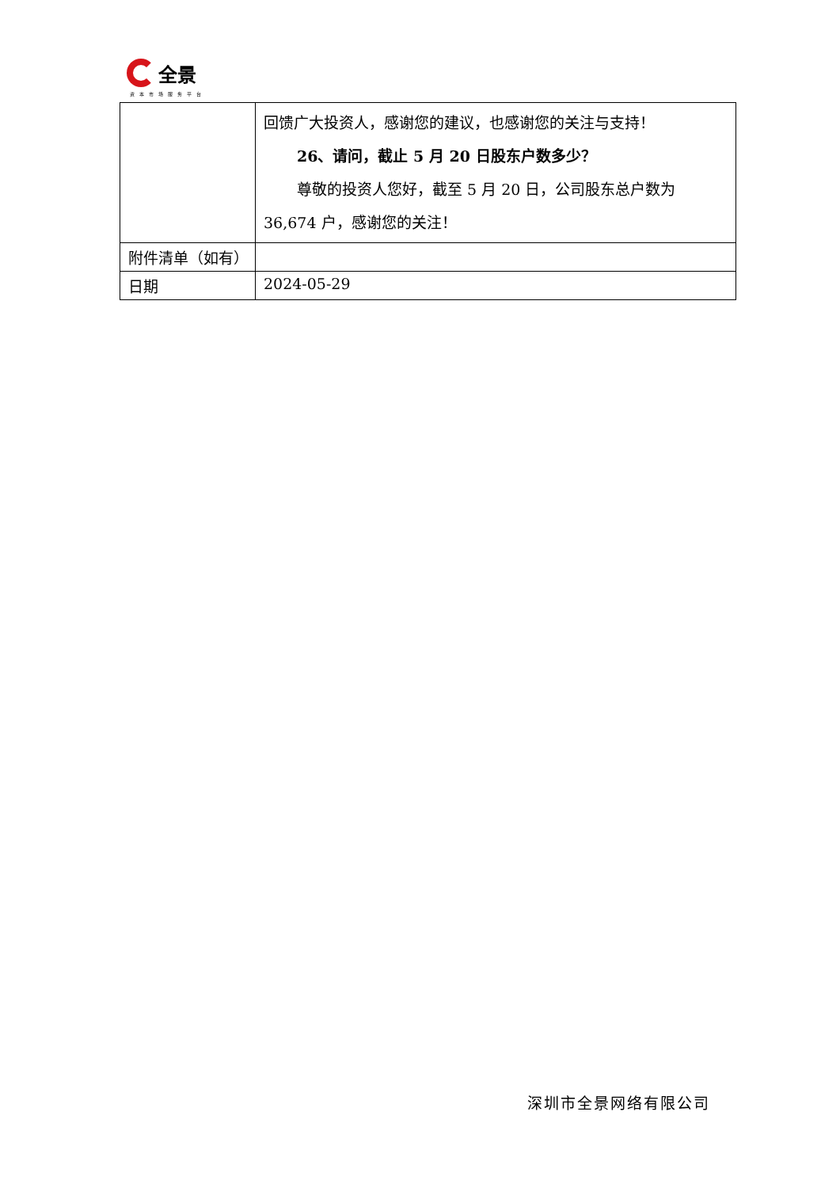全景
资本市场服务平台
| | 回馈广大投资人，感谢您的建议，也感谢您的关注与支持！ 26、请问，截止 5 月 20 日股东户数多少？ 尊敬的投资人您好，截至 5 月 20 日，公司股东总户数为36,674 户，感谢您的关注！ |
| 附件清单（如有） | |
| 日期 | 2024-05-29 |
深圳市全景网络有限公司